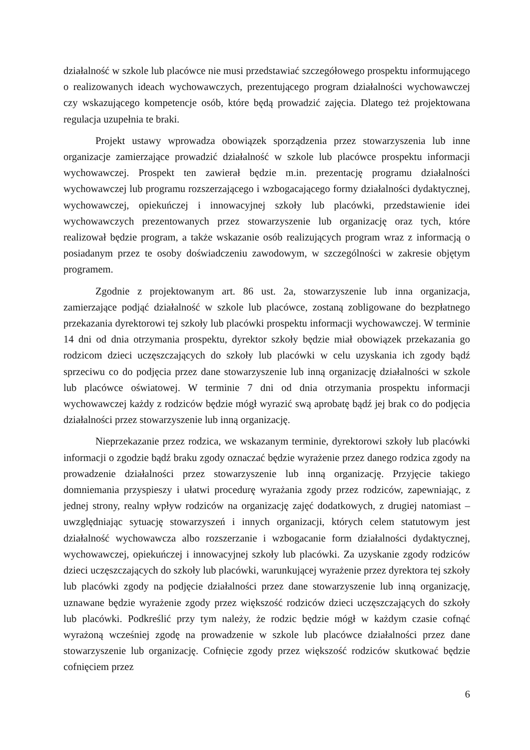działalność w szkole lub placówce nie musi przedstawiać szczegółowego prospektu informującego o realizowanych ideach wychowawczych, prezentującego program działalności wychowawczej czy wskazującego kompetencje osób, które będą prowadzić zajęcia. Dlatego też projektowana regulacja uzupełnia te braki.
Projekt ustawy wprowadza obowiązek sporządzenia przez stowarzyszenia lub inne organizacje zamierzające prowadzić działalność w szkole lub placówce prospektu informacji wychowawczej. Prospekt ten zawierał będzie m.in. prezentację programu działalności wychowawczej lub programu rozszerzającego i wzbogacającego formy działalności dydaktycznej, wychowawczej, opiekuńczej i innowacyjnej szkoły lub placówki, przedstawienie idei wychowawczych prezentowanych przez stowarzyszenie lub organizację oraz tych, które realizował będzie program, a także wskazanie osób realizujących program wraz z informacją o posiadanym przez te osoby doświadczeniu zawodowym, w szczególności w zakresie objętym programem.
Zgodnie z projektowanym art. 86 ust. 2a, stowarzyszenie lub inna organizacja, zamierzające podjąć działalność w szkole lub placówce, zostaną zobligowane do bezpłatnego przekazania dyrektorowi tej szkoły lub placówki prospektu informacji wychowawczej. W terminie 14 dni od dnia otrzymania prospektu, dyrektor szkoły będzie miał obowiązek przekazania go rodzicom dzieci uczęszczających do szkoły lub placówki w celu uzyskania ich zgody bądź sprzeciwu co do podjęcia przez dane stowarzyszenie lub inną organizację działalności w szkole lub placówce oświatowej. W terminie 7 dni od dnia otrzymania prospektu informacji wychowawczej każdy z rodziców będzie mógł wyrazić swą aprobatę bądź jej brak co do podjęcia działalności przez stowarzyszenie lub inną organizację.
Nieprzekazanie przez rodzica, we wskazanym terminie, dyrektorowi szkoły lub placówki informacji o zgodzie bądź braku zgody oznaczać będzie wyrażenie przez danego rodzica zgody na prowadzenie działalności przez stowarzyszenie lub inną organizację. Przyjęcie takiego domniemania przyspieszy i ułatwi procedurę wyrażania zgody przez rodziców, zapewniając, z jednej strony, realny wpływ rodziców na organizację zajęć dodatkowych, z drugiej natomiast – uwzględniając sytuację stowarzyszeń i innych organizacji, których celem statutowym jest działalność wychowawcza albo rozszerzanie i wzbogacanie form działalności dydaktycznej, wychowawczej, opiekuńczej i innowacyjnej szkoły lub placówki. Za uzyskanie zgody rodziców dzieci uczęszczających do szkoły lub placówki, warunkującej wyrażenie przez dyrektora tej szkoły lub placówki zgody na podjęcie działalności przez dane stowarzyszenie lub inną organizację, uznawane będzie wyrażenie zgody przez większość rodziców dzieci uczęszczających do szkoły lub placówki. Podkreślić przy tym należy, że rodzic będzie mógł w każdym czasie cofnąć wyrażoną wcześniej zgodę na prowadzenie w szkole lub placówce działalności przez dane stowarzyszenie lub organizację. Cofnięcie zgody przez większość rodziców skutkować będzie cofnięciem przez
6